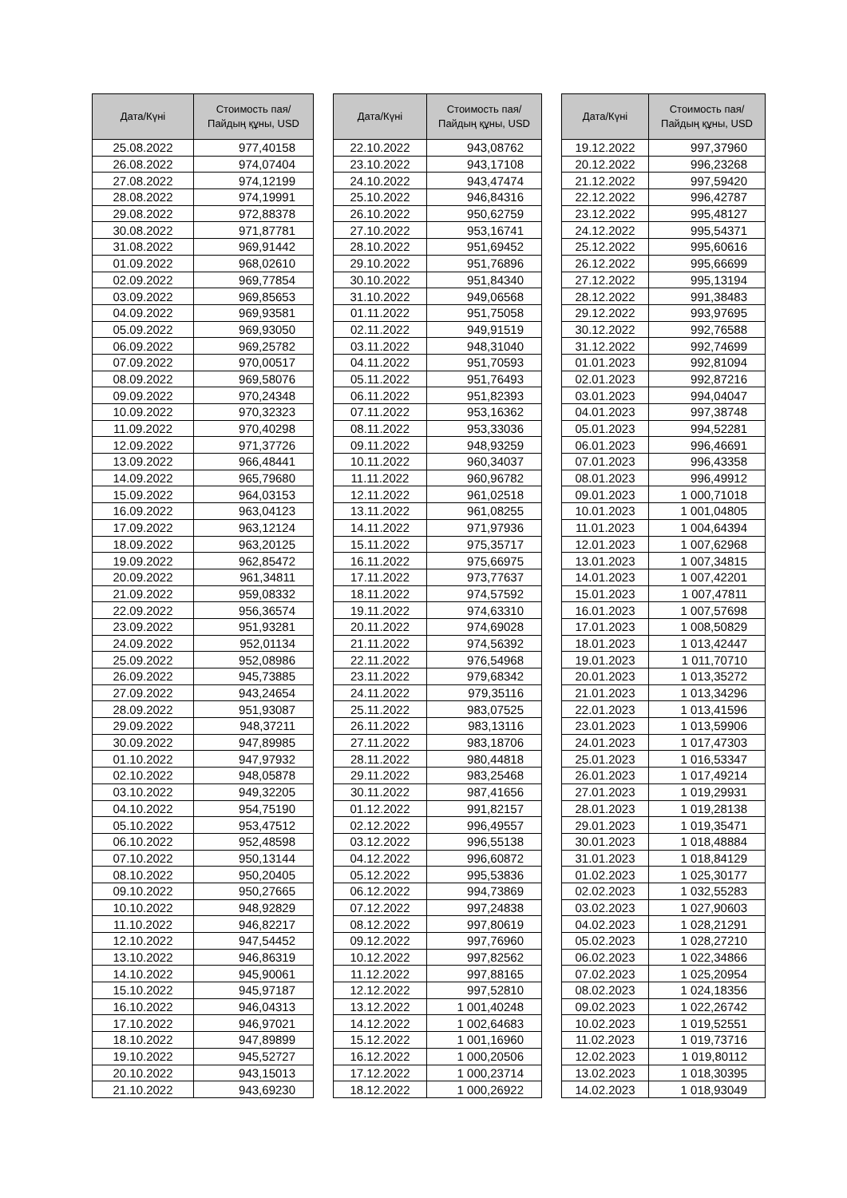| Дата/Күні | Стоимость пая/ Пайдың құны, USD |
| --- | --- |
| 25.08.2022 | 977,40158 |
| 26.08.2022 | 974,07404 |
| 27.08.2022 | 974,12199 |
| 28.08.2022 | 974,19991 |
| 29.08.2022 | 972,88378 |
| 30.08.2022 | 971,87781 |
| 31.08.2022 | 969,91442 |
| 01.09.2022 | 968,02610 |
| 02.09.2022 | 969,77854 |
| 03.09.2022 | 969,85653 |
| 04.09.2022 | 969,93581 |
| 05.09.2022 | 969,93050 |
| 06.09.2022 | 969,25782 |
| 07.09.2022 | 970,00517 |
| 08.09.2022 | 969,58076 |
| 09.09.2022 | 970,24348 |
| 10.09.2022 | 970,32323 |
| 11.09.2022 | 970,40298 |
| 12.09.2022 | 971,37726 |
| 13.09.2022 | 966,48441 |
| 14.09.2022 | 965,79680 |
| 15.09.2022 | 964,03153 |
| 16.09.2022 | 963,04123 |
| 17.09.2022 | 963,12124 |
| 18.09.2022 | 963,20125 |
| 19.09.2022 | 962,85472 |
| 20.09.2022 | 961,34811 |
| 21.09.2022 | 959,08332 |
| 22.09.2022 | 956,36574 |
| 23.09.2022 | 951,93281 |
| 24.09.2022 | 952,01134 |
| 25.09.2022 | 952,08986 |
| 26.09.2022 | 945,73885 |
| 27.09.2022 | 943,24654 |
| 28.09.2022 | 951,93087 |
| 29.09.2022 | 948,37211 |
| 30.09.2022 | 947,89985 |
| 01.10.2022 | 947,97932 |
| 02.10.2022 | 948,05878 |
| 03.10.2022 | 949,32205 |
| 04.10.2022 | 954,75190 |
| 05.10.2022 | 953,47512 |
| 06.10.2022 | 952,48598 |
| 07.10.2022 | 950,13144 |
| 08.10.2022 | 950,20405 |
| 09.10.2022 | 950,27665 |
| 10.10.2022 | 948,92829 |
| 11.10.2022 | 946,82217 |
| 12.10.2022 | 947,54452 |
| 13.10.2022 | 946,86319 |
| 14.10.2022 | 945,90061 |
| 15.10.2022 | 945,97187 |
| 16.10.2022 | 946,04313 |
| 17.10.2022 | 946,97021 |
| 18.10.2022 | 947,89899 |
| 19.10.2022 | 945,52727 |
| 20.10.2022 | 943,15013 |
| 21.10.2022 | 943,69230 |
| Дата/Күні | Стоимость пая/ Пайдың құны, USD |
| --- | --- |
| 22.10.2022 | 943,08762 |
| 23.10.2022 | 943,17108 |
| 24.10.2022 | 943,47474 |
| 25.10.2022 | 946,84316 |
| 26.10.2022 | 950,62759 |
| 27.10.2022 | 953,16741 |
| 28.10.2022 | 951,69452 |
| 29.10.2022 | 951,76896 |
| 30.10.2022 | 951,84340 |
| 31.10.2022 | 949,06568 |
| 01.11.2022 | 951,75058 |
| 02.11.2022 | 949,91519 |
| 03.11.2022 | 948,31040 |
| 04.11.2022 | 951,70593 |
| 05.11.2022 | 951,76493 |
| 06.11.2022 | 951,82393 |
| 07.11.2022 | 953,16362 |
| 08.11.2022 | 953,33036 |
| 09.11.2022 | 948,93259 |
| 10.11.2022 | 960,34037 |
| 11.11.2022 | 960,96782 |
| 12.11.2022 | 961,02518 |
| 13.11.2022 | 961,08255 |
| 14.11.2022 | 971,97936 |
| 15.11.2022 | 975,35717 |
| 16.11.2022 | 975,66975 |
| 17.11.2022 | 973,77637 |
| 18.11.2022 | 974,57592 |
| 19.11.2022 | 974,63310 |
| 20.11.2022 | 974,69028 |
| 21.11.2022 | 974,56392 |
| 22.11.2022 | 976,54968 |
| 23.11.2022 | 979,68342 |
| 24.11.2022 | 979,35116 |
| 25.11.2022 | 983,07525 |
| 26.11.2022 | 983,13116 |
| 27.11.2022 | 983,18706 |
| 28.11.2022 | 980,44818 |
| 29.11.2022 | 983,25468 |
| 30.11.2022 | 987,41656 |
| 01.12.2022 | 991,82157 |
| 02.12.2022 | 996,49557 |
| 03.12.2022 | 996,55138 |
| 04.12.2022 | 996,60872 |
| 05.12.2022 | 995,53836 |
| 06.12.2022 | 994,73869 |
| 07.12.2022 | 997,24838 |
| 08.12.2022 | 997,80619 |
| 09.12.2022 | 997,76960 |
| 10.12.2022 | 997,82562 |
| 11.12.2022 | 997,88165 |
| 12.12.2022 | 997,52810 |
| 13.12.2022 | 1 001,40248 |
| 14.12.2022 | 1 002,64683 |
| 15.12.2022 | 1 001,16960 |
| 16.12.2022 | 1 000,20506 |
| 17.12.2022 | 1 000,23714 |
| 18.12.2022 | 1 000,26922 |
| Дата/Күні | Стоимость пая/ Пайдың құны, USD |
| --- | --- |
| 19.12.2022 | 997,37960 |
| 20.12.2022 | 996,23268 |
| 21.12.2022 | 997,59420 |
| 22.12.2022 | 996,42787 |
| 23.12.2022 | 995,48127 |
| 24.12.2022 | 995,54371 |
| 25.12.2022 | 995,60616 |
| 26.12.2022 | 995,66699 |
| 27.12.2022 | 995,13194 |
| 28.12.2022 | 991,38483 |
| 29.12.2022 | 993,97695 |
| 30.12.2022 | 992,76588 |
| 31.12.2022 | 992,74699 |
| 01.01.2023 | 992,81094 |
| 02.01.2023 | 992,87216 |
| 03.01.2023 | 994,04047 |
| 04.01.2023 | 997,38748 |
| 05.01.2023 | 994,52281 |
| 06.01.2023 | 996,46691 |
| 07.01.2023 | 996,43358 |
| 08.01.2023 | 996,49912 |
| 09.01.2023 | 1 000,71018 |
| 10.01.2023 | 1 001,04805 |
| 11.01.2023 | 1 004,64394 |
| 12.01.2023 | 1 007,62968 |
| 13.01.2023 | 1 007,34815 |
| 14.01.2023 | 1 007,42201 |
| 15.01.2023 | 1 007,47811 |
| 16.01.2023 | 1 007,57698 |
| 17.01.2023 | 1 008,50829 |
| 18.01.2023 | 1 013,42447 |
| 19.01.2023 | 1 011,70710 |
| 20.01.2023 | 1 013,35272 |
| 21.01.2023 | 1 013,34296 |
| 22.01.2023 | 1 013,41596 |
| 23.01.2023 | 1 013,59906 |
| 24.01.2023 | 1 017,47303 |
| 25.01.2023 | 1 016,53347 |
| 26.01.2023 | 1 017,49214 |
| 27.01.2023 | 1 019,29931 |
| 28.01.2023 | 1 019,28138 |
| 29.01.2023 | 1 019,35471 |
| 30.01.2023 | 1 018,48884 |
| 31.01.2023 | 1 018,84129 |
| 01.02.2023 | 1 025,30177 |
| 02.02.2023 | 1 032,55283 |
| 03.02.2023 | 1 027,90603 |
| 04.02.2023 | 1 028,21291 |
| 05.02.2023 | 1 028,27210 |
| 06.02.2023 | 1 022,34866 |
| 07.02.2023 | 1 025,20954 |
| 08.02.2023 | 1 024,18356 |
| 09.02.2023 | 1 022,26742 |
| 10.02.2023 | 1 019,52551 |
| 11.02.2023 | 1 019,73716 |
| 12.02.2023 | 1 019,80112 |
| 13.02.2023 | 1 018,30395 |
| 14.02.2023 | 1 018,93049 |